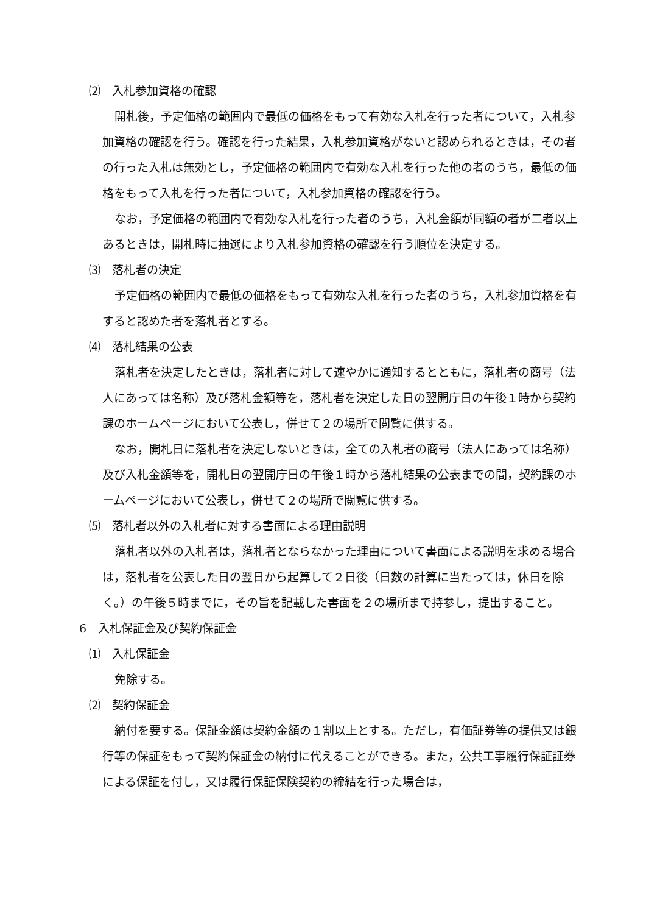⑵　入札参加資格の確認
開札後，予定価格の範囲内で最低の価格をもって有効な入札を行った者について，入札参加資格の確認を行う。確認を行った結果，入札参加資格がないと認められるときは，その者の行った入札は無効とし，予定価格の範囲内で有効な入札を行った他の者のうち，最低の価格をもって入札を行った者について，入札参加資格の確認を行う。
なお，予定価格の範囲内で有効な入札を行った者のうち，入札金額が同額の者が二者以上あるときは，開札時に抽選により入札参加資格の確認を行う順位を決定する。
⑶　落札者の決定
予定価格の範囲内で最低の価格をもって有効な入札を行った者のうち，入札参加資格を有すると認めた者を落札者とする。
⑷　落札結果の公表
落札者を決定したときは，落札者に対して速やかに通知するとともに，落札者の商号（法人にあっては名称）及び落札金額等を，落札者を決定した日の翌開庁日の午後１時から契約課のホームページにおいて公表し，併せて２の場所で閲覧に供する。
なお，開札日に落札者を決定しないときは，全ての入札者の商号（法人にあっては名称）及び入札金額等を，開札日の翌開庁日の午後１時から落札結果の公表までの間，契約課のホームページにおいて公表し，併せて２の場所で閲覧に供する。
⑸　落札者以外の入札者に対する書面による理由説明
落札者以外の入札者は，落札者とならなかった理由について書面による説明を求める場合は，落札者を公表した日の翌日から起算して２日後（日数の計算に当たっては，休日を除く。）の午後５時までに，その旨を記載した書面を２の場所まで持参し，提出すること。
6　入札保証金及び契約保証金
⑴　入札保証金
免除する。
⑵　契約保証金
納付を要する。保証金額は契約金額の１割以上とする。ただし，有価証券等の提供又は銀行等の保証をもって契約保証金の納付に代えることができる。また，公共工事履行保証証券による保証を付し，又は履行保証保険契約の締結を行った場合は，